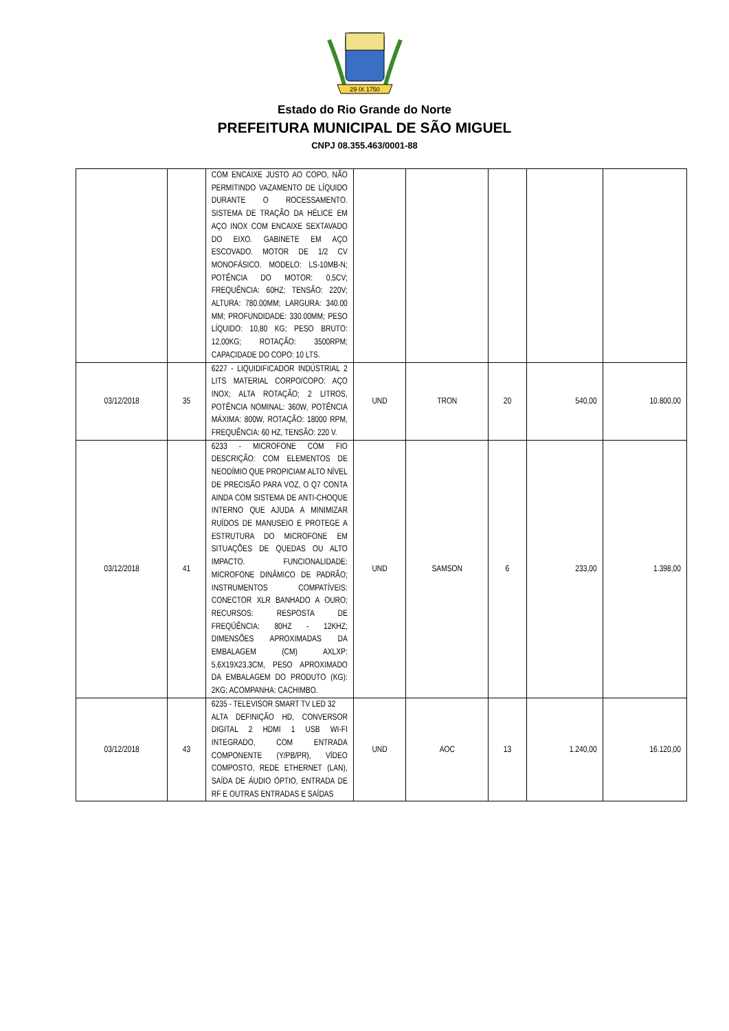29 IX 1750
Estado do Rio Grande do Norte
PREFEITURA MUNICIPAL DE SÃO MIGUEL
CNPJ 08.355.463/0001-88
| | | COM ENCAIXE JUSTO AO COPO, NÃO PERMITINDO VAZAMENTO DE LÍQUIDO DURANTE O ROCESSAMENTO. SISTEMA DE TRAÇÃO DA HÉLICE EM AÇO INOX COM ENCAIXE SEXTAVADO DO EIXO. GABINETE EM AÇO ESCOVADO. MOTOR DE 1/2 CV MONOFÁSICO. MODELO: LS-10MB-N; POTÊNCIA DO MOTOR: 0,5CV; FREQUÊNCIA: 60HZ; TENSÃO: 220V; ALTURA: 780.00MM; LARGURA: 340.00 MM; PROFUNDIDADE: 330.00MM; PESO LÍQUIDO: 10,80 KG; PESO BRUTO: 12,00KG; ROTAÇÃO: 3500RPM; CAPACIDADE DO COPO: 10 LTS. | | | | | |
| 03/12/2018 | 35 | 6227 - LIQUIDIFICADOR INDÚSTRIAL 2 LITS MATERIAL CORPO/COPO: AÇO INOX; ALTA ROTAÇÃO; 2 LITROS, POTÊNCIA NOMINAL: 360W, POTÊNCIA MÁXIMA: 800W, ROTAÇÃO: 18000 RPM, FREQUÊNCIA: 60 HZ, TENSÃO: 220 V. | UND | TRON | 20 | 540,00 | 10.800,00 |
| 03/12/2018 | 41 | 6233 - MICROFONE COM FIO DESCRIÇÃO: COM ELEMENTOS DE NEODÍMIO QUE PROPICIAM ALTO NÍVEL DE PRECISÃO PARA VOZ, O Q7 CONTA AINDA COM SISTEMA DE ANTI-CHOQUE INTERNO QUE AJUDA A MINIMIZAR RUÍDOS DE MANUSEIO E PROTEGE A ESTRUTURA DO MICROFONE EM SITUAÇÕES DE QUEDAS OU ALTO IMPACTO. FUNCIONALIDADE: MICROFONE DINÂMICO DE PADRÃO; INSTRUMENTOS COMPATÍVEIS: CONECTOR XLR BANHADO A OURO; RECURSOS: RESPOSTA DE FREQÜÊNCIA: 80HZ - 12KHZ; DIMENSÕES APROXIMADAS DA EMBALAGEM (CM) AXLXP: 5,6X19X23,3CM, PESO APROXIMADO DA EMBALAGEM DO PRODUTO (KG): 2KG; ACOMPANHA: CACHIMBO. | UND | SAMSON | 6 | 233,00 | 1.398,00 |
| 03/12/2018 | 43 | 6235 - TELEVISOR SMART TV LED 32 ALTA DEFINIÇÃO HD, CONVERSOR DIGITAL 2 HDMI 1 USB WI-FI INTEGRADO, COM ENTRADA COMPONENTE (Y/PB/PR), VÍDEO COMPOSTO, REDE ETHERNET (LAN), SAÍDA DE ÁUDIO ÓPTIO, ENTRADA DE RF E OUTRAS ENTRADAS E SAÍDAS | UND | AOC | 13 | 1.240,00 | 16.120,00 |